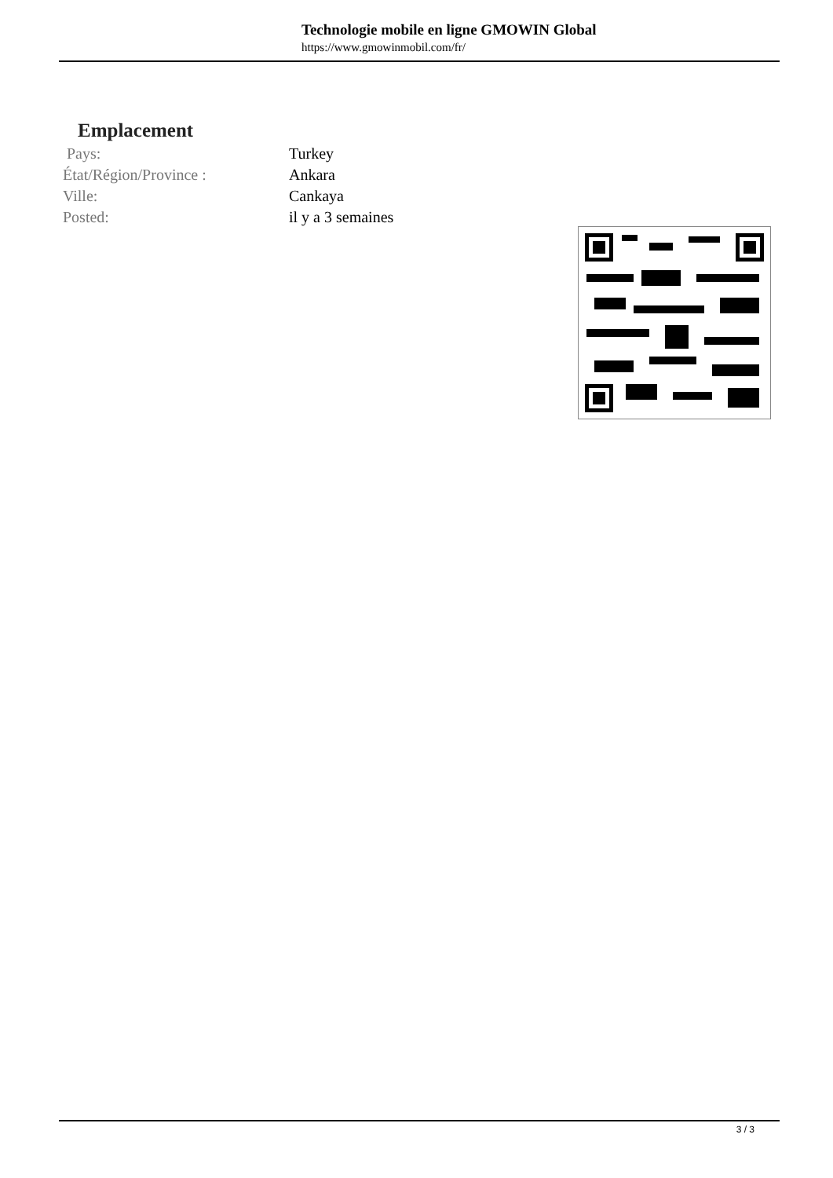Technologie mobile en ligne GMOWIN Global
https://www.gmowinmobil.com/fr/
Emplacement
| Pays: | Turkey |
| État/Région/Province : | Ankara |
| Ville: | Cankaya |
| Posted: | il y a 3 semaines |
3 / 3